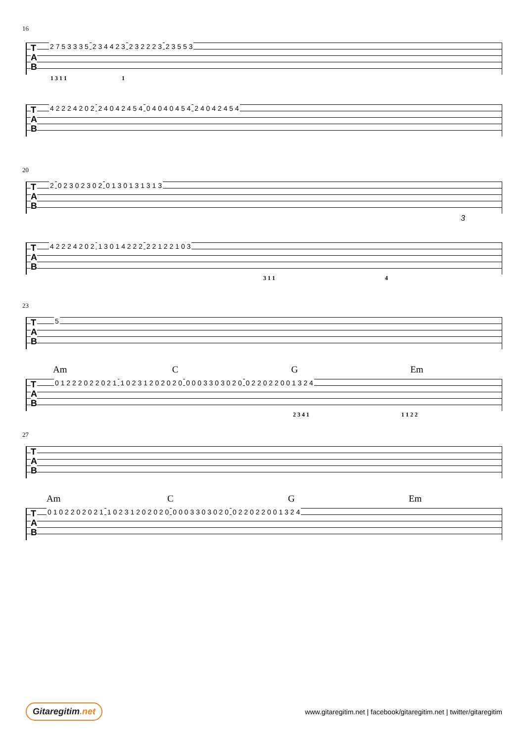16
T
A
B
2 7 5 3 3 3 5 2 3 4 4 2 3 2 3 2 2 2 3 2 3 5 5 3
1 3 1 1 1
T
A
B
4 2 2 2 4 2 0 2 2 4 0 4 2 4 5 4 0 4 0 4 0 4 5 4 2 4 0 4 2 4 5 4
20
T
A
B
2 0 2 3 0 2 3 0 2 0 1 3 0 1 3 1 3 1 3
3
T
A
B
4 2 2 2 4 2 0 2 1 3 0 1 4 2 2 2 2 2 1 2 2 1 0 3
3 1 1 4
23
T
A
B
5
Am C G Em
T
A
B
0 1 2 2 2 0 2 2 0 2 1 1 0 2 3 1 2 0 2 0 2 0 0 0 0 3 3 0 3 0 2 0 0 2 2 0 2 2 0 0 1 3 2 4
2 3 4 1 1 1 2 2
27
T
A
B
Am C G Em
T
A
B
0 1 0 2 2 0 2 0 2 1 1 0 2 3 1 2 0 2 0 2 0 0 0 0 3 3 0 3 0 2 0 0 2 2 0 2 2 0 0 1 3 2 4
Gitaregitim.net
www.gitaregitim.net | facebook/gitaregitim.net | twitter/gitaregitim